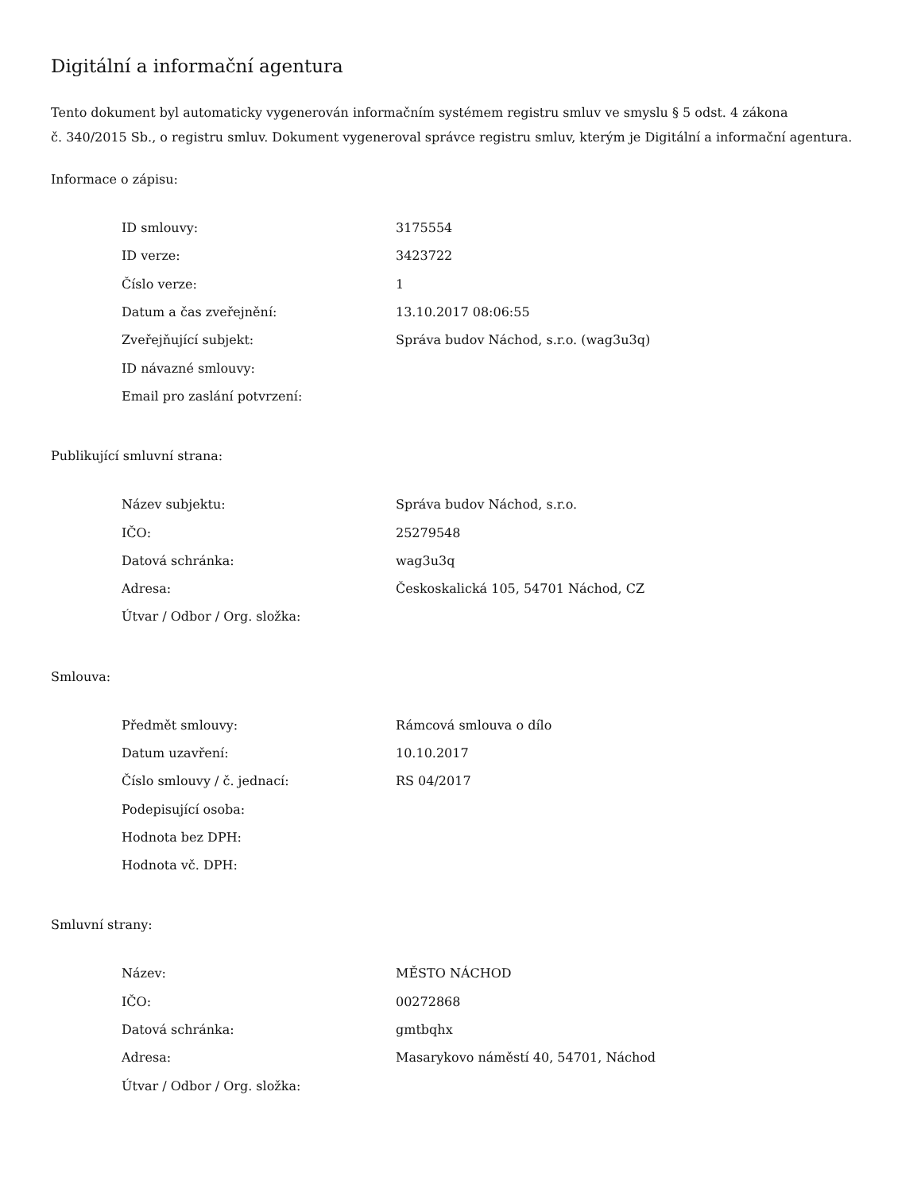Digitální a informační agentura
Tento dokument byl automaticky vygenerován informačním systémem registru smluv ve smyslu § 5 odst. 4 zákona
č. 340/2015 Sb., o registru smluv. Dokument vygeneroval správce registru smluv, kterým je Digitální a informační agentura.
Informace o zápisu:
| ID smlouvy: | 3175554 |
| ID verze: | 3423722 |
| Číslo verze: | 1 |
| Datum a čas zveřejnění: | 13.10.2017 08:06:55 |
| Zveřejňující subjekt: | Správa budov Náchod, s.r.o. (wag3u3q) |
| ID návazné smlouvy: | |
| Email pro zaslání potvrzení: | |
Publikující smluvní strana:
| Název subjektu: | Správa budov Náchod, s.r.o. |
| IČO: | 25279548 |
| Datová schránka: | wag3u3q |
| Adresa: | Českoskalická 105, 54701 Náchod, CZ |
| Útvar / Odbor / Org. složka: | |
Smlouva:
| Předmět smlouvy: | Rámcová smlouva o dílo |
| Datum uzavření: | 10.10.2017 |
| Číslo smlouvy / č. jednací: | RS 04/2017 |
| Podepisující osoba: | |
| Hodnota bez DPH: | |
| Hodnota vč. DPH: | |
Smluvní strany:
| Název: | MĚSTO NÁCHOD |
| IČO: | 00272868 |
| Datová schránka: | gmtbqhx |
| Adresa: | Masarykovo náměstí 40, 54701, Náchod |
| Útvar / Odbor / Org. složka: | |